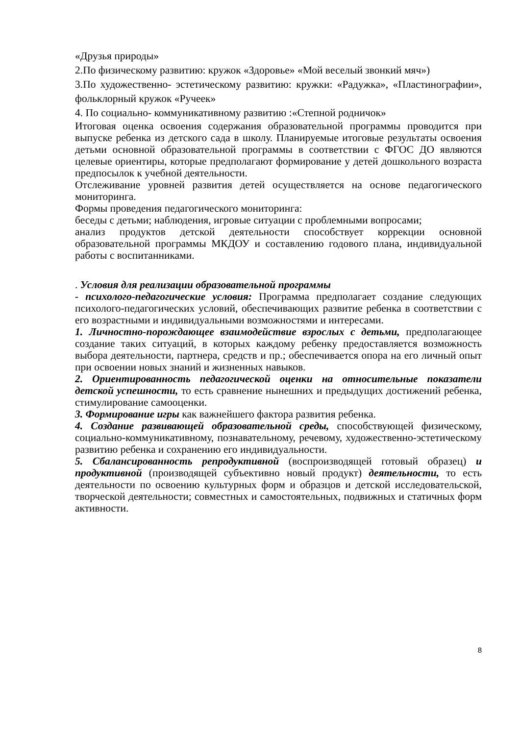«Друзья природы»
2.По физическому развитию: кружок «Здоровье» «Мой веселый звонкий мяч»)
3.По художественно- эстетическому развитию: кружки: «Радужка», «Пластинографии», фольклорный кружок «Ручеек»
4. По социально- коммуникативному развитию :«Степной родничок»
Итоговая оценка освоения содержания образовательной программы проводится при выпуске ребенка из детского сада в школу. Планируемые итоговые результаты освоения детьми основной образовательной программы в соответствии с ФГОС ДО являются целевые ориентиры, которые предполагают формирование у детей дошкольного возраста предпосылок к учебной деятельности.
Отслеживание уровней развития детей осуществляется на основе педагогического мониторинга.
Формы проведения педагогического мониторинга:
беседы с детьми; наблюдения, игровые ситуации с проблемными вопросами;
анализ продуктов детской деятельности способствует коррекции основной образовательной программы МКДОУ и составлению годового плана, индивидуальной работы с воспитанниками.
. Условия для реализации образовательной программы
- психолого-педагогические условия: Программа предполагает создание следующих психолого-педагогических условий, обеспечивающих развитие ребенка в соответствии с его возрастными и индивидуальными возможностями и интересами.
1. Личностно-порождающее взаимодействие взрослых с детьми, предполагающее создание таких ситуаций, в которых каждому ребенку предоставляется возможность выбора деятельности, партнера, средств и пр.; обеспечивается опора на его личный опыт при освоении новых знаний и жизненных навыков.
2. Ориентированность педагогической оценки на относительные показатели детской успешности, то есть сравнение нынешних и предыдущих достижений ребенка, стимулирование самооценки.
3. Формирование игры как важнейшего фактора развития ребенка.
4. Создание развивающей образовательной среды, способствующей физическому, социально-коммуникативному, познавательному, речевому, художественно-эстетическому развитию ребенка и сохранению его индивидуальности.
5. Сбалансированность репродуктивной (воспроизводящей готовый образец) и продуктивной (производящей субъективно новый продукт) деятельности, то есть деятельности по освоению культурных форм и образцов и детской исследовательской, творческой деятельности; совместных и самостоятельных, подвижных и статичных форм активности.
8